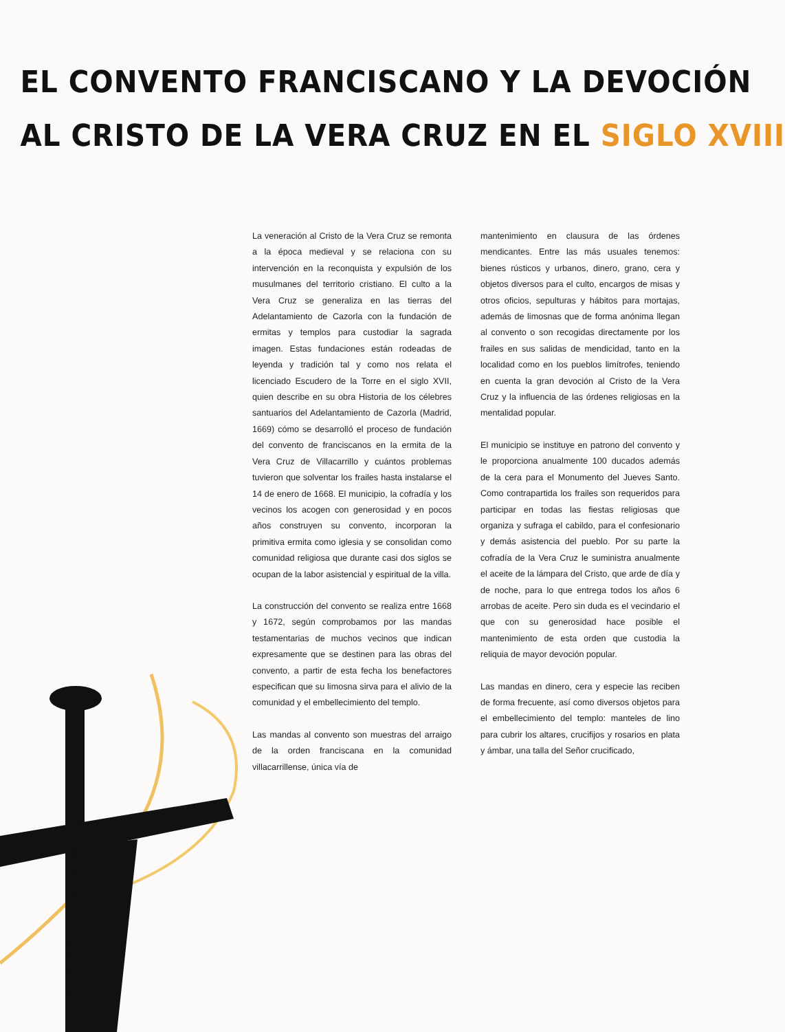EL CONVENTO FRANCISCANO Y LA DEVOCIÓN
AL CRISTO DE LA VERA CRUZ EN EL SIGLO XVIII
La veneración al Cristo de la Vera Cruz se remonta a la época medieval y se relaciona con su intervención en la reconquista y expulsión de los musulmanes del territorio cristiano. El culto a la Vera Cruz se generaliza en las tierras del Adelantamiento de Cazorla con la fundación de ermitas y templos para custodiar la sagrada imagen. Estas fundaciones están rodeadas de leyenda y tradición tal y como nos relata el licenciado Escudero de la Torre en el siglo XVII, quien describe en su obra Historia de los célebres santuarios del Adelantamiento de Cazorla (Madrid, 1669) cómo se desarrolló el proceso de fundación del convento de franciscanos en la ermita de la Vera Cruz de Villacarrillo y cuántos problemas tuvieron que solventar los frailes hasta instalarse el 14 de enero de 1668. El municipio, la cofradía y los vecinos los acogen con generosidad y en pocos años construyen su convento, incorporan la primitiva ermita como iglesia y se consolidan como comunidad religiosa que durante casi dos siglos se ocupan de la labor asistencial y espiritual de la villa.
La construcción del convento se realiza entre 1668 y 1672, según comprobamos por las mandas testamentarias de muchos vecinos que indican expresamente que se destinen para las obras del convento, a partir de esta fecha los benefactores especifican que su limosna sirva para el alivio de la comunidad y el embellecimiento del templo.
Las mandas al convento son muestras del arraigo de la orden franciscana en la comunidad villacarrillense, única vía de
mantenimiento en clausura de las órdenes mendicantes. Entre las más usuales tenemos: bienes rústicos y urbanos, dinero, grano, cera y objetos diversos para el culto, encargos de misas y otros oficios, sepulturas y hábitos para mortajas, además de limosnas que de forma anónima llegan al convento o son recogidas directamente por los frailes en sus salidas de mendicidad, tanto en la localidad como en los pueblos limítrofes, teniendo en cuenta la gran devoción al Cristo de la Vera Cruz y la influencia de las órdenes religiosas en la mentalidad popular.
El municipio se instituye en patrono del convento y le proporciona anualmente 100 ducados además de la cera para el Monumento del Jueves Santo. Como contrapartida los frailes son requeridos para participar en todas las fiestas religiosas que organiza y sufraga el cabildo, para el confesionario y demás asistencia del pueblo. Por su parte la cofradía de la Vera Cruz le suministra anualmente el aceite de la lámpara del Cristo, que arde de día y de noche, para lo que entrega todos los años 6 arrobas de aceite. Pero sin duda es el vecindario el que con su generosidad hace posible el mantenimiento de esta orden que custodia la reliquia de mayor devoción popular.
Las mandas en dinero, cera y especie las reciben de forma frecuente, así como diversos objetos para el embellecimiento del templo: manteles de lino para cubrir los altares, crucifijos y rosarios en plata y ámbar, una talla del Señor crucificado,